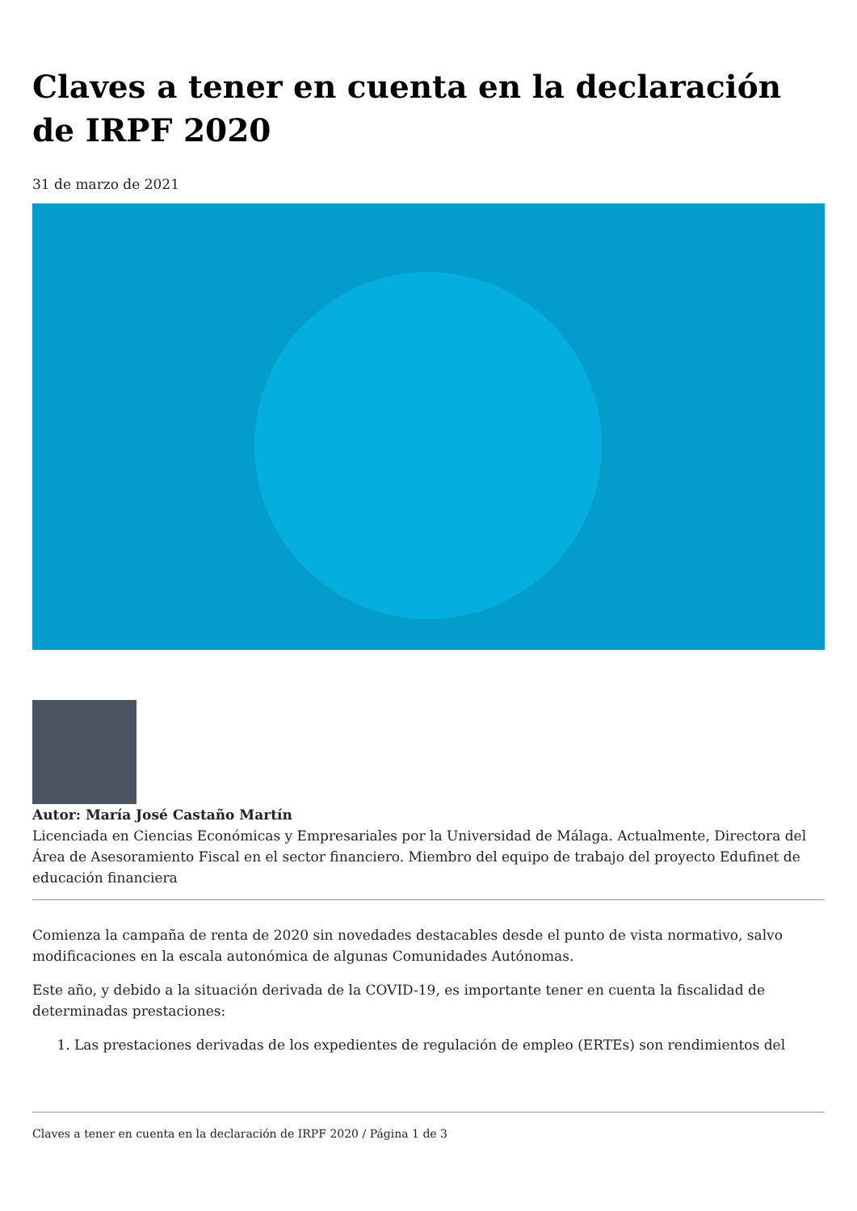Claves a tener en cuenta en la declaración de IRPF 2020
31 de marzo de 2021
Autor: María José Castaño Martín
Licenciada en Ciencias Económicas y Empresariales por la Universidad de Málaga. Actualmente, Directora del Área de Asesoramiento Fiscal en el sector financiero. Miembro del equipo de trabajo del proyecto Edufinet de educación financiera
Comienza la campaña de renta de 2020 sin novedades destacables desde el punto de vista normativo, salvo modificaciones en la escala autonómica de algunas Comunidades Autónomas.
Este año, y debido a la situación derivada de la COVID-19, es importante tener en cuenta la fiscalidad de determinadas prestaciones:
1. Las prestaciones derivadas de los expedientes de regulación de empleo (ERTEs) son rendimientos del
Claves a tener en cuenta en la declaración de IRPF 2020 / Página 1 de 3